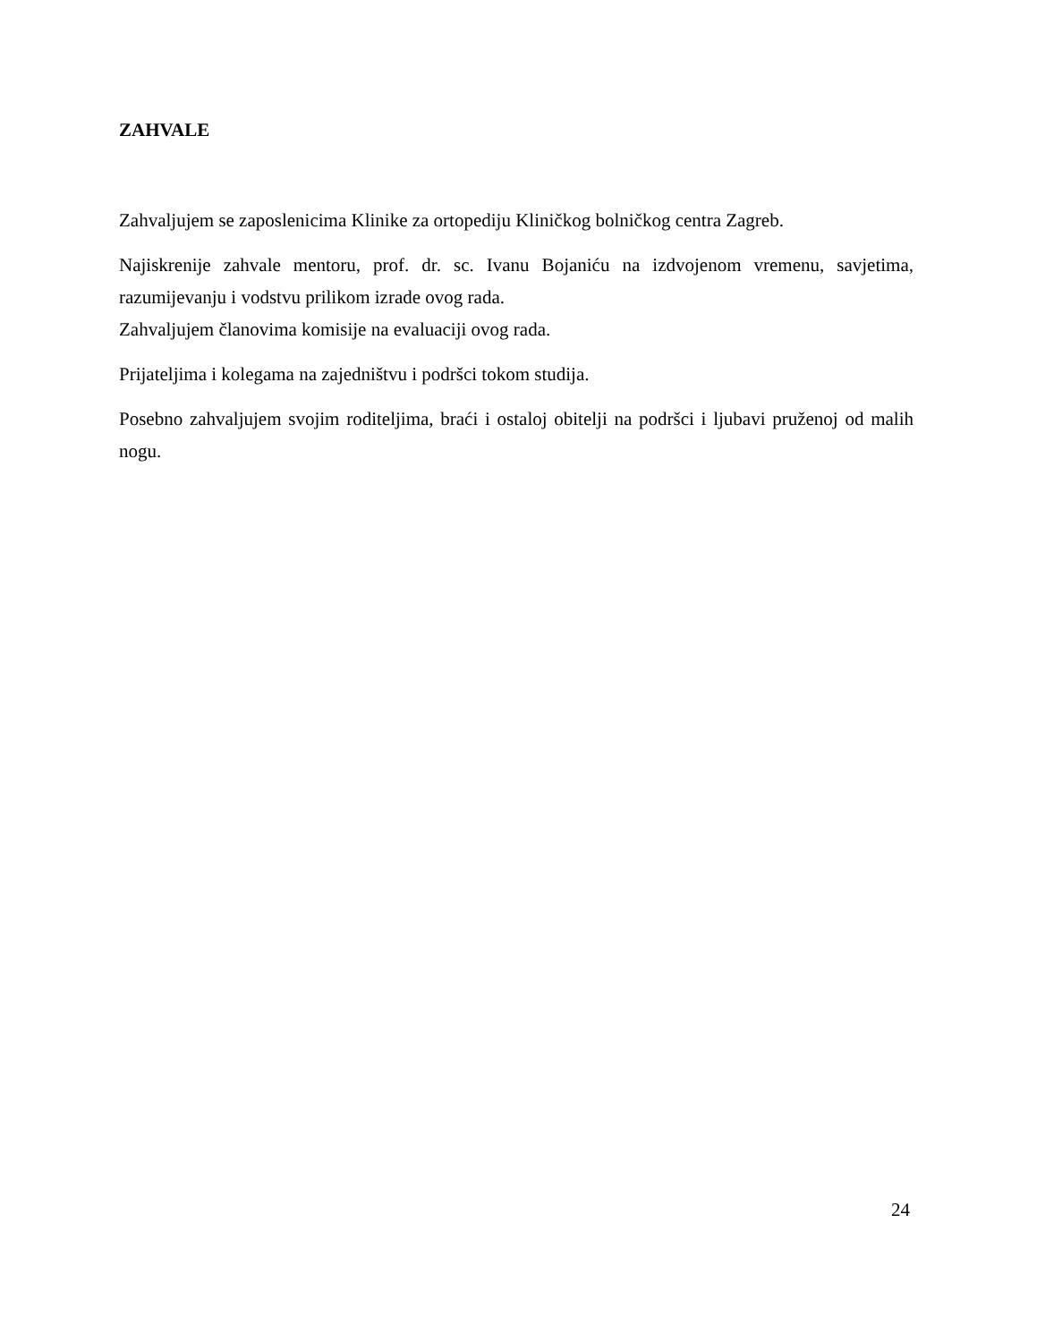ZAHVALE
Zahvaljujem se zaposlenicima Klinike za ortopediju Kliničkog bolničkog centra Zagreb.
Najiskrenije zahvale mentoru, prof. dr. sc. Ivanu Bojaniću na izdvojenom vremenu, savjetima, razumijevanju i vodstvu prilikom izrade ovog rada.
Zahvaljujem članovima komisije na evaluaciji ovog rada.
Prijateljima i kolegama na zajedništvu i podršci tokom studija.
Posebno zahvaljujem svojim roditeljima, braći i ostaloj obitelji na podršci i ljubavi pruženoj od malih nogu.
24